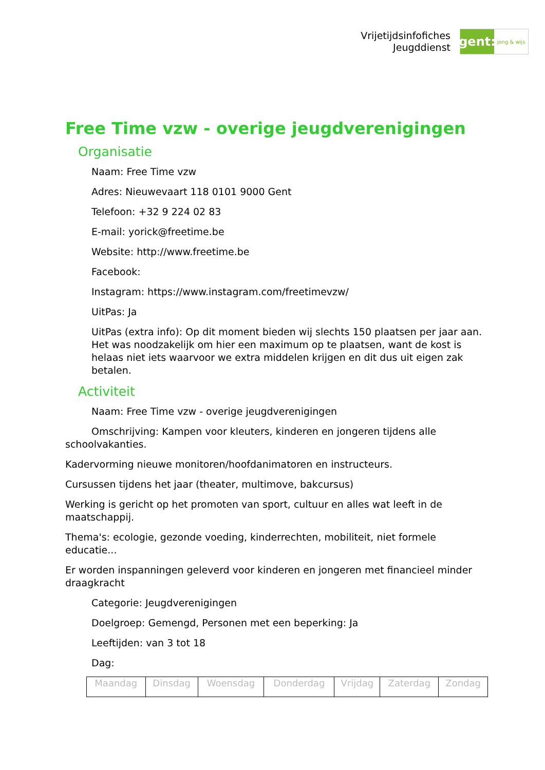Vrijetijdsinfofiches
Jeugddienst
gent:
jong & wijs
Free Time vzw - overige jeugdverenigingen
Organisatie
Naam: Free Time vzw
Adres: Nieuwevaart 118 0101 9000 Gent
Telefoon: +32 9 224 02 83
E-mail: yorick@freetime.be
Website: http://www.freetime.be
Facebook:
Instagram: https://www.instagram.com/freetimevzw/
UitPas: Ja
UitPas (extra info): Op dit moment bieden wij slechts 150 plaatsen per jaar aan. Het was noodzakelijk om hier een maximum op te plaatsen, want de kost is helaas niet iets waarvoor we extra middelen krijgen en dit dus uit eigen zak betalen.
Activiteit
Naam: Free Time vzw - overige jeugdverenigingen
Omschrijving: Kampen voor kleuters, kinderen en jongeren tijdens alle schoolvakanties.
Kadervorming nieuwe monitoren/hoofdanimatoren en instructeurs.
Cursussen tijdens het jaar (theater, multimove, bakcursus)
Werking is gericht op het promoten van sport, cultuur en alles wat leeft in de maatschappij.
Thema's: ecologie, gezonde voeding, kinderrechten, mobiliteit, niet formele educatie...
Er worden inspanningen geleverd voor kinderen en jongeren met financieel minder draagkracht
Categorie: Jeugdverenigingen
Doelgroep: Gemengd, Personen met een beperking: Ja
Leeftijden: van 3 tot 18
Dag:
| Maandag | Dinsdag | Woensdag | Donderdag | Vrijdag | Zaterdag | Zondag |